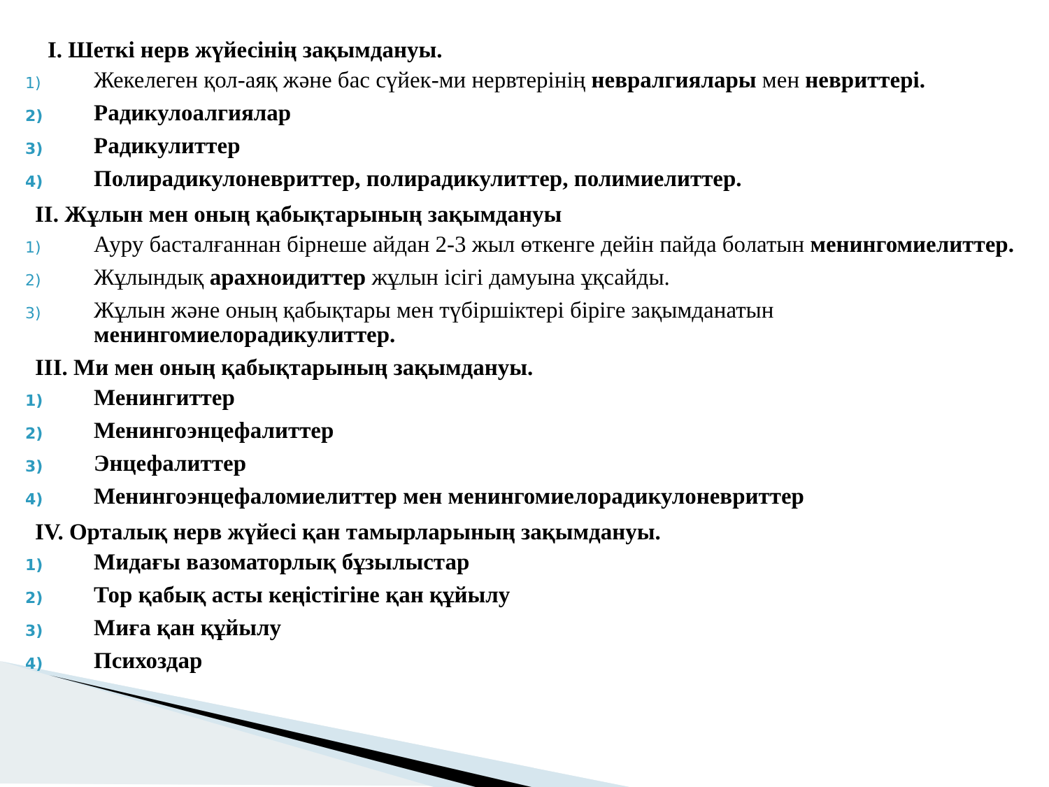I. Шеткі нерв жүйесінің зақымдануы.
1)
Жекелеген қол-аяқ және бас сүйек-ми нервтерінің невралгиялары мен невриттері.
2)
Радикулоалгиялар
3)
Радикулиттер
4)
Полирадикулоневриттер, полирадикулиттер, полимиелиттер.
II. Жұлын мен оның қабықтарының зақымдануы
1)
Ауру басталғаннан бірнеше айдан 2-3 жыл өткенге дейін пайда болатын менингомиелиттер.
2)
Жұлындық арахноидиттер жұлын ісігі дамуына ұқсайды.
3)
Жұлын және оның қабықтары мен түбіршіктері біріге зақымданатын менингомиелорадикулиттер.
III. Ми мен оның қабықтарының зақымдануы.
1)
Менингиттер
2)
Менингоэнцефалиттер
3)
Энцефалиттер
4)
Менингоэнцефаломиелиттер мен менингомиелорадикулоневриттер
IV. Орталық нерв жүйесі қан тамырларының зақымдануы.
1)
Мидағы вазоматорлық бұзылыстар
2)
Тор қабық асты кеңістігіне қан құйылу
3)
Миға қан құйылу
4)
Психоздар